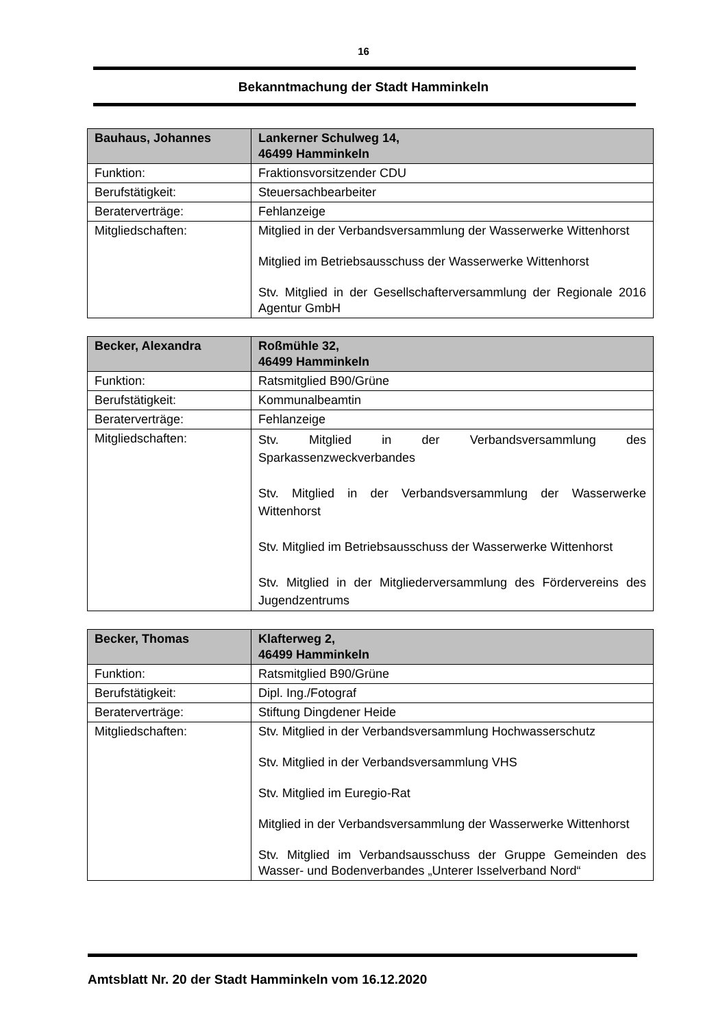16
Bekanntmachung der Stadt Hamminkeln
| Bauhaus, Johannes | Lankerner Schulweg 14, 46499 Hamminkeln |
| --- | --- |
| Funktion: | Fraktionsvorsitzender CDU |
| Berufstätigkeit: | Steuersachbearbeiter |
| Beraterverträge: | Fehlanzeige |
| Mitgliedschaften: | Mitglied in der Verbandsversammlung der Wasserwerke Wittenhorst Mitglied im Betriebsausschuss der Wasserwerke Wittenhorst Stv. Mitglied in der Gesellschafterversammlung der Regionale 2016 Agentur GmbH |
| Becker, Alexandra | Roßmühle 32, 46499 Hamminkeln |
| --- | --- |
| Funktion: | Ratsmitglied B90/Grüne |
| Berufstätigkeit: | Kommunalbeamtin |
| Beraterverträge: | Fehlanzeige |
| Mitgliedschaften: | Stv. Mitglied in der Verbandsversammlung des Sparkassenzweckverbandes Stv. Mitglied in der Verbandsversammlung der Wasserwerke Wittenhorst Stv. Mitglied im Betriebsausschuss der Wasserwerke Wittenhorst Stv. Mitglied in der Mitgliederversammlung des Fördervereins des Jugendzentrums |
| Becker, Thomas | Klafterweg 2, 46499 Hamminkeln |
| --- | --- |
| Funktion: | Ratsmitglied B90/Grüne |
| Berufstätigkeit: | Dipl. Ing./Fotograf |
| Beraterverträge: | Stiftung Dingdener Heide |
| Mitgliedschaften: | Stv. Mitglied in der Verbandsversammlung Hochwasserschutz Stv. Mitglied in der Verbandsversammlung VHS Stv. Mitglied im Euregio-Rat Mitglied in der Verbandsversammlung der Wasserwerke Wittenhorst Stv. Mitglied im Verbandsausschuss der Gruppe Gemeinden des Wasser- und Bodenverbandes „Unterer Isselverband Nord“ |
Amtsblatt Nr. 20 der Stadt Hamminkeln vom 16.12.2020